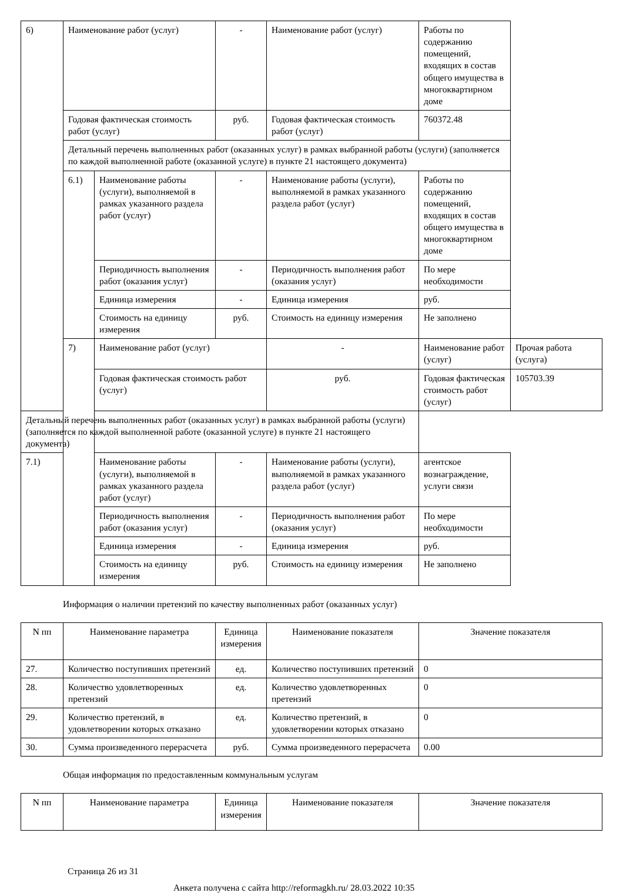| 6) | Наименование работ (услуг) | | - | Наименование работ (услуг) | Работы по содержанию помещений, входящих в состав общего имущества в многоквартирном доме | |
| | Годовая фактическая стоимость работ (услуг) | | руб. | Годовая фактическая стоимость работ (услуг) | 760372.48 | |
| | Детальный перечень выполненных работ (оказанных услуг) в рамках выбранной работы (услуги) (заполняется по каждой выполненной работе (оказанной услуге) в пункте 21 настоящего документа) | | | | | |
| | 6.1) | Наименование работы (услуги), выполняемой в рамках указанного раздела работ (услуг) | - | Наименование работы (услуги), выполняемой в рамках указанного раздела работ (услуг) | Работы по содержанию помещений, входящих в состав общего имущества в многоквартирном доме | |
| | | Периодичность выполнения работ (оказания услуг) | - | Периодичность выполнения работ (оказания услуг) | По мере необходимости | |
| | | Единица измерения | - | Единица измерения | руб. | |
| | | Стоимость на единицу измерения | руб. | Стоимость на единицу измерения | Не заполнено | |
| | 7) | Наименование работ (услуг) | | - | Наименование работ (услуг) | Прочая работа (услуга) |
| | | Годовая фактическая стоимость работ (услуг) | | руб. | Годовая фактическая стоимость работ (услуг) | 105703.39 |
| Детальный перечень выполненных работ (оказанных услуг) в рамках выбранной работы (услуги) (заполняется по каждой выполненной работе (оказанной услуге) в пункте 21 настоящего документа) | | | | | | |
| 7.1) | | Наименование работы (услуги), выполняемой в рамках указанного раздела работ (услуг) | - | Наименование работы (услуги), выполняемой в рамках указанного раздела работ (услуг) | агентское вознаграждение, услуги связи | |
| | | Периодичность выполнения работ (оказания услуг) | - | Периодичность выполнения работ (оказания услуг) | По мере необходимости | |
| | | Единица измерения | - | Единица измерения | руб. | |
| | | Стоимость на единицу измерения | руб. | Стоимость на единицу измерения | Не заполнено | |
Информация о наличии претензий по качеству выполненных работ (оказанных услуг)
| N пп | Наименование параметра | Единица измерения | Наименование показателя | Значение показателя |
| --- | --- | --- | --- | --- |
| 27. | Количество поступивших претензий | ед. | Количество поступивших претензий | 0 |
| 28. | Количество удовлетворенных претензий | ед. | Количество удовлетворенных претензий | 0 |
| 29. | Количество претензий, в удовлетворении которых отказано | ед. | Количество претензий, в удовлетворении которых отказано | 0 |
| 30. | Сумма произведенного перерасчета | руб. | Сумма произведенного перерасчета | 0.00 |
Общая информация по предоставленным коммунальным услугам
| N пп | Наименование параметра | Единица измерения | Наименование показателя | Значение показателя |
| --- | --- | --- | --- | --- |
Страница 26 из 31
Анкета получена с сайта http://reformagkh.ru/ 28.03.2022 10:35